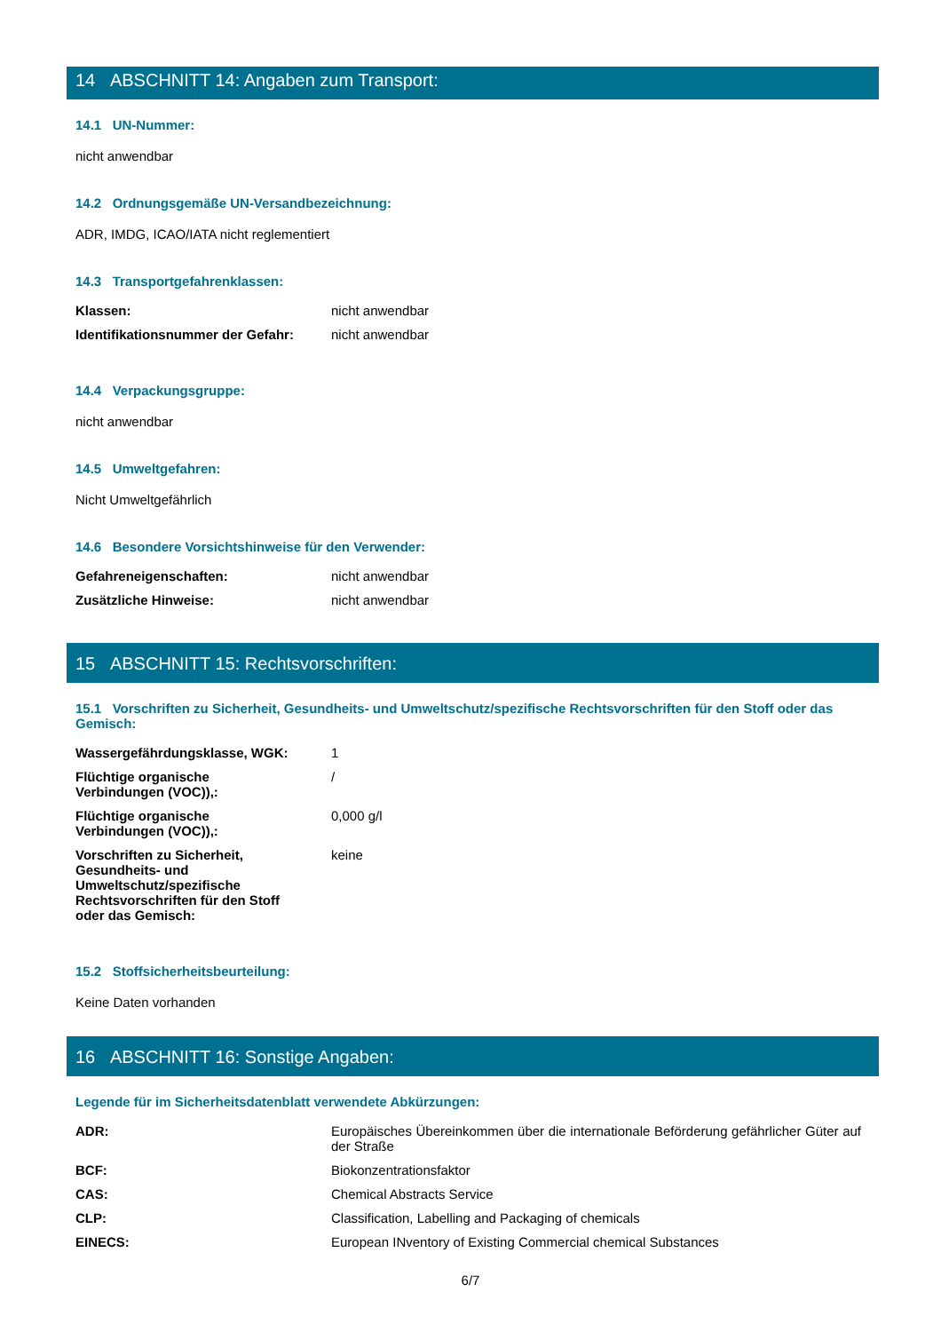14 ABSCHNITT 14: Angaben zum Transport:
14.1 UN-Nummer:
nicht anwendbar
14.2 Ordnungsgemäße UN-Versandbezeichnung:
ADR, IMDG, ICAO/IATA nicht reglementiert
14.3 Transportgefahrenklassen:
| Klassen: | nicht anwendbar |
| Identifikationsnummer der Gefahr: | nicht anwendbar |
14.4 Verpackungsgruppe:
nicht anwendbar
14.5 Umweltgefahren:
Nicht Umweltgefährlich
14.6 Besondere Vorsichtshinweise für den Verwender:
| Gefahreneigenschaften: | nicht anwendbar |
| Zusätzliche Hinweise: | nicht anwendbar |
15 ABSCHNITT 15: Rechtsvorschriften:
15.1 Vorschriften zu Sicherheit, Gesundheits- und Umweltschutz/spezifische Rechtsvorschriften für den Stoff oder das Gemisch:
| Wassergefährdungsklasse, WGK: | 1 |
| Flüchtige organische Verbindungen (VOC)),: | / |
| Flüchtige organische Verbindungen (VOC)),: | 0,000 g/l |
| Vorschriften zu Sicherheit, Gesundheits- und Umweltschutz/spezifische Rechtsvorschriften für den Stoff oder das Gemisch: | keine |
15.2 Stoffsicherheitsbeurteilung:
Keine Daten vorhanden
16 ABSCHNITT 16: Sonstige Angaben:
Legende für im Sicherheitsdatenblatt verwendete Abkürzungen:
| ADR: | Europäisches Übereinkommen über die internationale Beförderung gefährlicher Güter auf der Straße |
| BCF: | Biokonzentrationsfaktor |
| CAS: | Chemical Abstracts Service |
| CLP: | Classification, Labelling and Packaging of chemicals |
| EINECS: | European INventory of Existing Commercial chemical Substances |
6/7